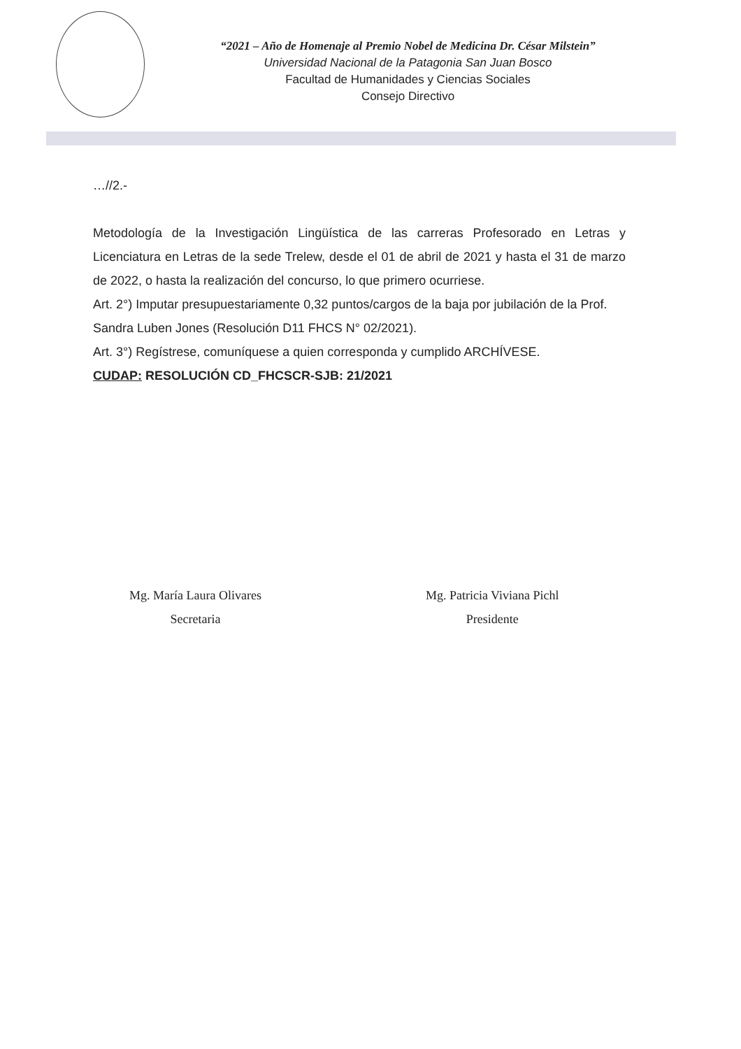“2021 – Año de Homenaje al Premio Nobel de Medicina Dr. César Milstein”
Universidad Nacional de la Patagonia San Juan Bosco
Facultad de Humanidades y Ciencias Sociales
Consejo Directivo
…//2.-
Metodología de la Investigación Lingüística de las carreras Profesorado en Letras y Licenciatura en Letras de la sede Trelew, desde el 01 de abril de 2021 y hasta el 31 de marzo de 2022, o hasta la realización del concurso, lo que primero ocurriese.
Art. 2°) Imputar presupuestariamente 0,32 puntos/cargos de la baja por jubilación de la Prof. Sandra Luben Jones (Resolución D11 FHCS N° 02/2021).
Art. 3°) Regístrese, comuníquese a quien corresponda y cumplido ARCHÍVESE.
CUDAP: RESOLUCIÓN CD_FHCSCR-SJB: 21/2021
Mg. María Laura Olivares
Secretaria
Mg. Patricia Viviana Pichl
Presidente